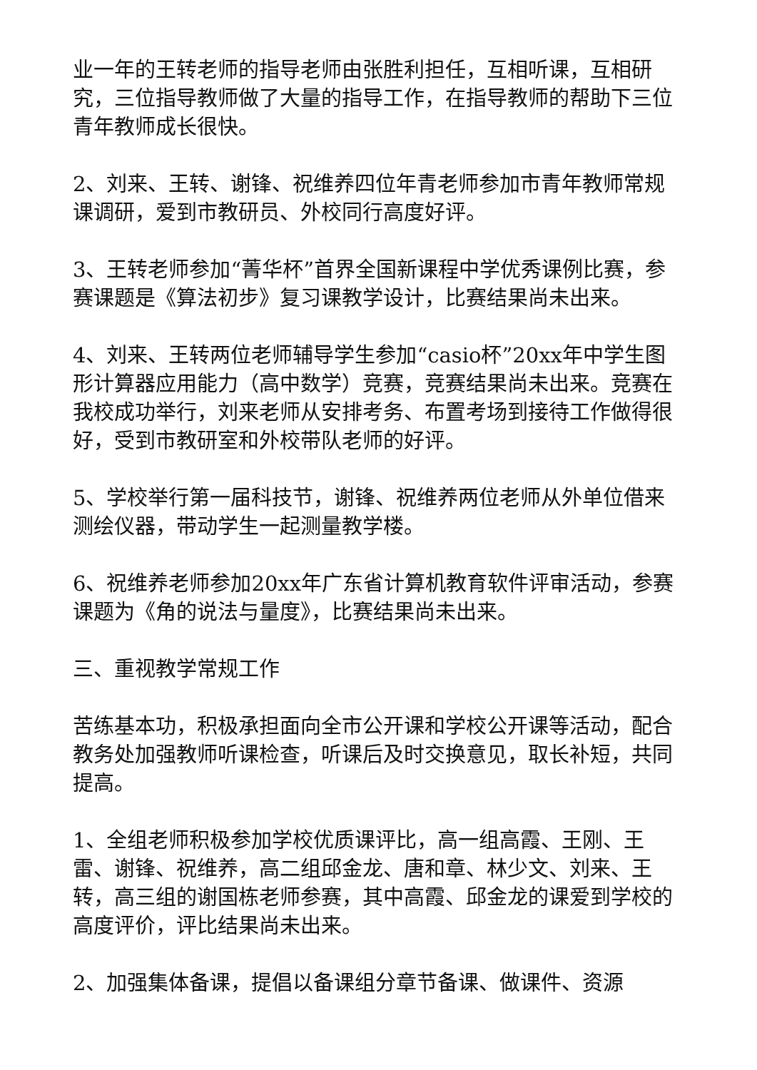业一年的王转老师的指导老师由张胜利担任，互相听课，互相研究，三位指导教师做了大量的指导工作，在指导教师的帮助下三位青年教师成长很快。
2、刘来、王转、谢锋、祝维养四位年青老师参加市青年教师常规课调研，爱到市教研员、外校同行高度好评。
3、王转老师参加“菁华杯”首界全国新课程中学优秀课例比赛，参赛课题是《算法初步》复习课教学设计，比赛结果尚未出来。
4、刘来、王转两位老师辅导学生参加“casio杯”20xx年中学生图形计算器应用能力（高中数学）竞赛，竞赛结果尚未出来。竞赛在我校成功举行，刘来老师从安排考务、布置考场到接待工作做得很好，受到市教研室和外校带队老师的好评。
5、学校举行第一届科技节，谢锋、祝维养两位老师从外单位借来测绘仪器，带动学生一起测量教学楼。
6、祝维养老师参加20xx年广东省计算机教育软件评审活动，参赛课题为《角的说法与量度》，比赛结果尚未出来。
三、重视教学常规工作
苦练基本功，积极承担面向全市公开课和学校公开课等活动，配合教务处加强教师听课检查，听课后及时交换意见，取长补短，共同提高。
1、全组老师积极参加学校优质课评比，高一组高霞、王刚、王雷、谢锋、祝维养，高二组邱金龙、唐和章、林少文、刘来、王转，高三组的谢国栋老师参赛，其中高霞、邱金龙的课爱到学校的高度评价，评比结果尚未出来。
2、加强集体备课，提倡以备课组分章节备课、做课件、资源